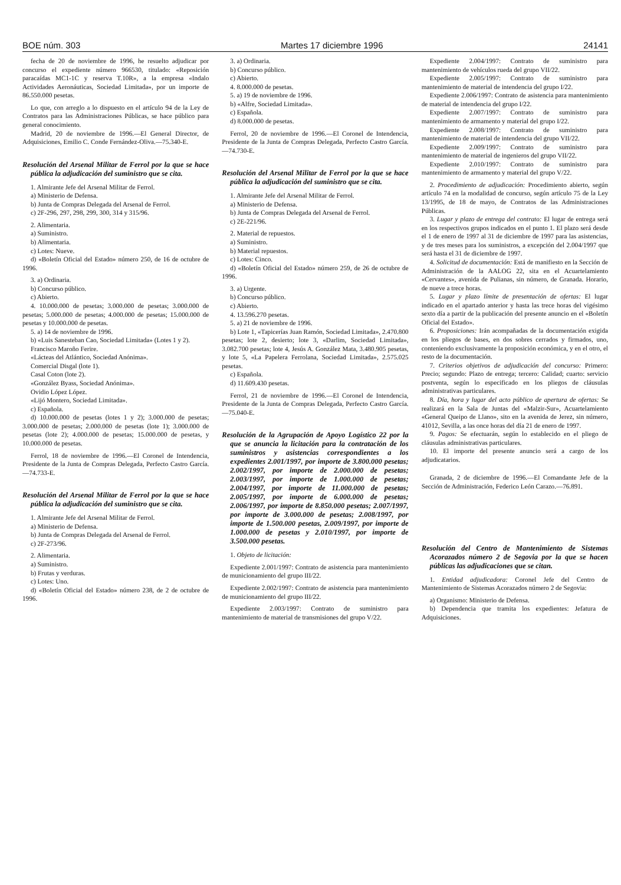BOE núm. 303 Martes 17 diciembre 1996 24141
fecha de 20 de noviembre de 1996, he resuelto adjudicar por concurso el expediente número 966530, titulado: «Reposición paracaídas MC1-1C y reserva T.10R», a la empresa «Indalo Actividades Aeronáuticas, Sociedad Limitada», por un importe de 86.550.000 pesetas.
Lo que, con arreglo a lo dispuesto en el artículo 94 de la Ley de Contratos para las Administraciones Públicas, se hace público para general conocimiento.
Madrid, 20 de noviembre de 1996.—El General Director, de Adquisiciones, Emilio C. Conde Fernández-Oliva.—75.340-E.
Resolución del Arsenal Militar de Ferrol por la que se hace pública la adjudicación del suministro que se cita.
1. Almirante Jefe del Arsenal Militar de Ferrol.
a) Ministerio de Defensa.
b) Junta de Compras Delegada del Arsenal de Ferrol.
c) 2F-296, 297, 298, 299, 300, 314 y 315/96.
2. Alimentaria.
a) Suministro.
b) Alimentaria.
c) Lotes: Nueve.
d) «Boletín Oficial del Estado» número 250, de 16 de octubre de 1996.
3. a) Ordinaria.
b) Concurso público.
c) Abierto.
4. 10.000.000 de pesetas; 3.000.000 de pesetas; 3.000.000 de pesetas; 5.000.000 de pesetas; 4.000.000 de pesetas; 15.000.000 de pesetas y 10.000.000 de pesetas.
5. a) 14 de noviembre de 1996.
b) «Luis Sanesteban Cao, Sociedad Limitada» (Lotes 1 y 2).
Francisco Maroño Ferire.
«Lácteas del Atlántico, Sociedad Anónima».
Comercial Disgal (lote 1).
Casal Coton (lote 2).
«González Byass, Sociedad Anónima».
Ovidio López López.
«Lijó Montero, Sociedad Limitada».
c) Española.
d) 10.000.000 de pesetas (lotes 1 y 2); 3.000.000 de pesetas; 3.000.000 de pesetas; 2.000.000 de pesetas (lote 1); 3.000.000 de pesetas (lote 2); 4.000.000 de pesetas; 15.000.000 de pesetas, y 10.000.000 de pesetas.
Ferrol, 18 de noviembre de 1996.—El Coronel de Intendencia, Presidente de la Junta de Compras Delegada, Perfecto Castro García.—74.733-E.
Resolución del Arsenal Militar de Ferrol por la que se hace pública la adjudicación del suministro que se cita.
1. Almirante Jefe del Arsenal Militar de Ferrol.
a) Ministerio de Defensa.
b) Junta de Compras Delegada del Arsenal de Ferrol.
c) 2F-273/96.
2. Alimentaria.
a) Suministro.
b) Frutas y verduras.
c) Lotes: Uno.
d) «Boletín Oficial del Estado» número 238, de 2 de octubre de 1996.
3. a) Ordinaria.
b) Concurso público.
c) Abierto.
4. 8.000.000 de pesetas.
5. a) 19 de noviembre de 1996.
b) «Alfre, Sociedad Limitada».
c) Española.
d) 8.000.000 de pesetas.
Ferrol, 20 de noviembre de 1996.—El Coronel de Intendencia, Presidente de la Junta de Compras Delegada, Perfecto Castro García.—74.730-E.
Resolución del Arsenal Militar de Ferrol por la que se hace pública la adjudicación del suministro que se cita.
1. Almirante Jefe del Arsenal Militar de Ferrol.
a) Ministerio de Defensa.
b) Junta de Compras Delegada del Arsenal de Ferrol.
c) 2E-221/96.
2. Material de repuestos.
a) Suministro.
b) Material repuestos.
c) Lotes: Cinco.
d) «Boletín Oficial del Estado» número 259, de 26 de octubre de 1996.
3. a) Urgente.
b) Concurso público.
c) Abierto.
4. 13.596.270 pesetas.
5. a) 21 de noviembre de 1996.
b) Lote 1, «Tapicerías Juan Ramón, Sociedad Limitada», 2.470.800 pesetas; lote 2, desierto; lote 3, «Darlim, Sociedad Limitada», 3.082.700 pesetas; lote 4, Jesús A. González Mata, 3.480.905 pesetas, y lote 5, «La Papelera Ferrolana, Sociedad Limitada», 2.575.025 pesetas.
c) Española.
d) 11.609.430 pesetas.
Ferrol, 21 de noviembre de 1996.—El Coronel de Intendencia, Presidente de la Junta de Compras Delegada, Perfecto Castro García.—75.040-E.
Resolución de la Agrupación de Apoyo Logístico 22 por la que se anuncia la licitación para la contratación de los suministros y asistencias correspondientes a los expedientes 2.001/1997, por importe de 3.800.000 pesetas; 2.002/1997, por importe de 2.000.000 de pesetas; 2.003/1997, por importe de 1.000.000 de pesetas; 2.004/1997, por importe de 11.000.000 de pesetas; 2.005/1997, por importe de 6.000.000 de pesetas; 2.006/1997, por importe de 8.850.000 pesetas; 2.007/1997, por importe de 3.000.000 de pesetas; 2.008/1997, por importe de 1.500.000 pesetas, 2.009/1997, por importe de 1.000.000 de pesetas y 2.010/1997, por importe de 3.500.000 pesetas.
1. Objeto de licitación:
Expediente 2.001/1997: Contrato de asistencia para mantenimiento de municionamiento del grupo III/22.
Expediente 2.002/1997: Contrato de asistencia para mantenimiento de municionamiento del grupo III/22.
Expediente 2.003/1997: Contrato de suministro para mantenimiento de material de transmisiones del grupo V/22.
Expediente 2.004/1997: Contrato de suministro para mantenimiento de vehículos rueda del grupo VII/22.
Expediente 2.005/1997: Contrato de suministro para mantenimiento de material de intendencia del grupo I/22.
Expediente 2.006/1997: Contrato de asistencia para mantenimiento de material de intendencia del grupo I/22.
Expediente 2.007/1997: Contrato de suministro para mantenimiento de armamento y material del grupo I/22.
Expediente 2.008/1997: Contrato de suministro para mantenimiento de material de intendencia del grupo VII/22.
Expediente 2.009/1997: Contrato de suministro para mantenimiento de material de ingenieros del grupo VII/22.
Expediente 2.010/1997: Contrato de suministro para mantenimiento de armamento y material del grupo V/22.
2. Procedimiento de adjudicación: Procedimiento abierto, según artículo 74 en la modalidad de concurso, según artículo 75 de la Ley 13/1995, de 18 de mayo, de Contratos de las Administraciones Públicas.
3. Lugar y plazo de entrega del contrato: El lugar de entrega será en los respectivos grupos indicados en el punto 1. El plazo será desde el 1 de enero de 1997 al 31 de diciembre de 1997 para las asistencias, y de tres meses para los suministros, a excepción del 2.004/1997 que será hasta el 31 de diciembre de 1997.
4. Solicitud de documentación: Está de manifiesto en la Sección de Administración de la AALOG 22, sita en el Acuartelamiento «Cervantes», avenida de Pulianas, sin número, de Granada. Horario, de nueve a trece horas.
5. Lugar y plazo límite de presentación de ofertas: El lugar indicado en el apartado anterior y hasta las trece horas del vigésimo sexto día a partir de la publicación del presente anuncio en el «Boletín Oficial del Estado».
6. Proposiciones: Irán acompañadas de la documentación exigida en los pliegos de bases, en dos sobres cerrados y firmados, uno, conteniendo exclusivamente la proposición económica, y en el otro, el resto de la documentación.
7. Criterios objetivos de adjudicación del concurso: Primero: Precio; segundo: Plazo de entrega; tercero: Calidad; cuarto: servicio postventa, según lo especificado en los pliegos de cláusulas administrativas particulares.
8. Día, hora y lugar del acto público de apertura de ofertas: Se realizará en la Sala de Juntas del «Malzir-Sur», Acuartelamiento «General Queipo de Llano», sito en la avenida de Jerez, sin número, 41012, Sevilla, a las once horas del día 21 de enero de 1997.
9. Pagos: Se efectuarán, según lo establecido en el pliego de cláusulas administrativas particulares.
10. El importe del presente anuncio será a cargo de los adjudicatarios.
Granada, 2 de diciembre de 1996.—El Comandante Jefe de la Sección de Administración, Federico León Carazo.—76.891.
Resolución del Centro de Mantenimiento de Sistemas Acorazados número 2 de Segovia por la que se hacen públicas las adjudicaciones que se citan.
1. Entidad adjudicadora: Coronel Jefe del Centro de Mantenimiento de Sistemas Acorazados número 2 de Segovia:
a) Organismo: Ministerio de Defensa.
b) Dependencia que tramita los expedientes: Jefatura de Adquisiciones.